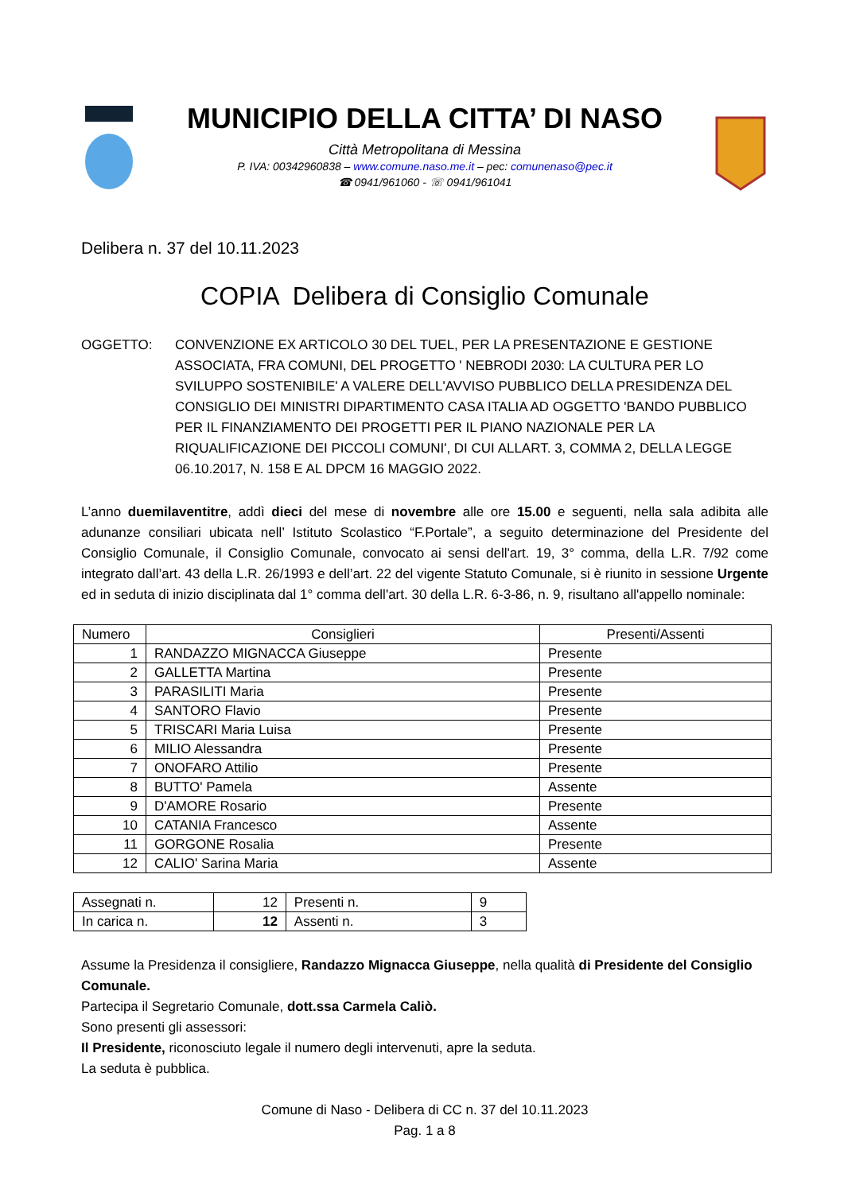MUNICIPIO DELLA CITTA’ DI NASO
Città Metropolitana di Messina
P. IVA: 00342960838 – www.comune.naso.me.it – pec: comunenaso@pec.it
☎ 0941/961060 - ☏ 0941/961041
Delibera n. 37 del 10.11.2023
COPIA Delibera di Consiglio Comunale
OGGETTO: CONVENZIONE EX ARTICOLO 30 DEL TUEL, PER LA PRESENTAZIONE E GESTIONE ASSOCIATA, FRA COMUNI, DEL PROGETTO ' NEBRODI 2030: LA CULTURA PER LO SVILUPPO SOSTENIBILE' A VALERE DELL'AVVISO PUBBLICO DELLA PRESIDENZA DEL CONSIGLIO DEI MINISTRI DIPARTIMENTO CASA ITALIA AD OGGETTO 'BANDO PUBBLICO PER IL FINANZIAMENTO DEI PROGETTI PER IL PIANO NAZIONALE PER LA RIQUALIFICAZIONE DEI PICCOLI COMUNI', DI CUI ALLART. 3, COMMA 2, DELLA LEGGE 06.10.2017, N. 158 E AL DPCM 16 MAGGIO 2022.
L’anno duemilaventitre, addì dieci del mese di novembre alle ore 15.00 e seguenti, nella sala adibita alle adunanze consiliari ubicata nell’ Istituto Scolastico “F.Portale”, a seguito determinazione del Presidente del Consiglio Comunale, il Consiglio Comunale, convocato ai sensi dell'art. 19, 3° comma, della L.R. 7/92 come integrato dall’art. 43 della L.R. 26/1993 e dell’art. 22 del vigente Statuto Comunale, si è riunito in sessione Urgente ed in seduta di inizio disciplinata dal 1° comma dell'art. 30 della L.R. 6-3-86, n. 9, risultano all'appello nominale:
| Numero | Consiglieri | Presenti/Assenti |
| --- | --- | --- |
| 1 | RANDAZZO MIGNACCA Giuseppe | Presente |
| 2 | GALLETTA Martina | Presente |
| 3 | PARASILITI Maria | Presente |
| 4 | SANTORO Flavio | Presente |
| 5 | TRISCARI Maria Luisa | Presente |
| 6 | MILIO Alessandra | Presente |
| 7 | ONOFARO Attilio | Presente |
| 8 | BUTTO' Pamela | Assente |
| 9 | D'AMORE Rosario | Presente |
| 10 | CATANIA Francesco | Assente |
| 11 | GORGONE Rosalia | Presente |
| 12 | CALIO' Sarina Maria | Assente |
| Assegnati n. | 12 | Presenti n. | 9 |
| In carica n. | 12 | Assenti n. | 3 |
Assume la Presidenza il consigliere, Randazzo Mignacca Giuseppe, nella qualità di Presidente del Consiglio Comunale.
Partecipa il Segretario Comunale, dott.ssa Carmela Caliò.
Sono presenti gli assessori:
Il Presidente, riconosciuto legale il numero degli intervenuti, apre la seduta.
La seduta è pubblica.
Comune di Naso - Delibera di CC n. 37 del 10.11.2023
Pag. 1 a 8